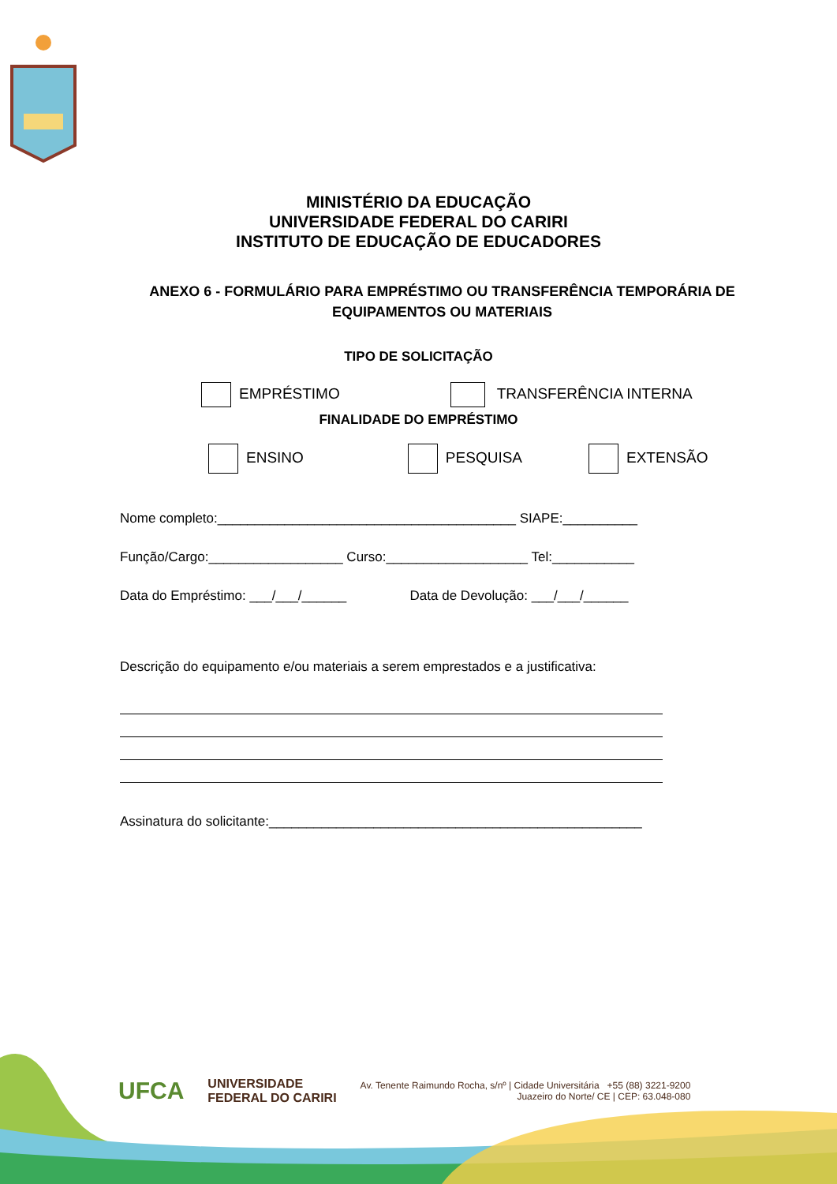MINISTÉRIO DA EDUCAÇÃO
UNIVERSIDADE FEDERAL DO CARIRI
INSTITUTO DE EDUCAÇÃO DE EDUCADORES
ANEXO 6 - FORMULÁRIO PARA EMPRÉSTIMO OU TRANSFERÊNCIA TEMPORÁRIA DE EQUIPAMENTOS OU MATERIAIS
TIPO DE SOLICITAÇÃO
EMPRÉSTIMO TRANSFERÊNCIA INTERNA
FINALIDADE DO EMPRÉSTIMO
ENSINO PESQUISA EXTENSÃO
Nome completo:________________________________________ SIAPE:__________
Função/Cargo:__________________ Curso:___________________ Tel:___________
Data do Empréstimo: ___/___/______ Data de Devolução: ___/___/______
Descrição do equipamento e/ou materiais a serem emprestados e a justificativa:
Assinatura do solicitante:__________________________________________________
UFCA
UNIVERSIDADE
FEDERAL DO CARIRI
Av. Tenente Raimundo Rocha, s/nº | Cidade Universitária +55 (88) 3221-9200
Juazeiro do Norte/ CE | CEP: 63.048-080